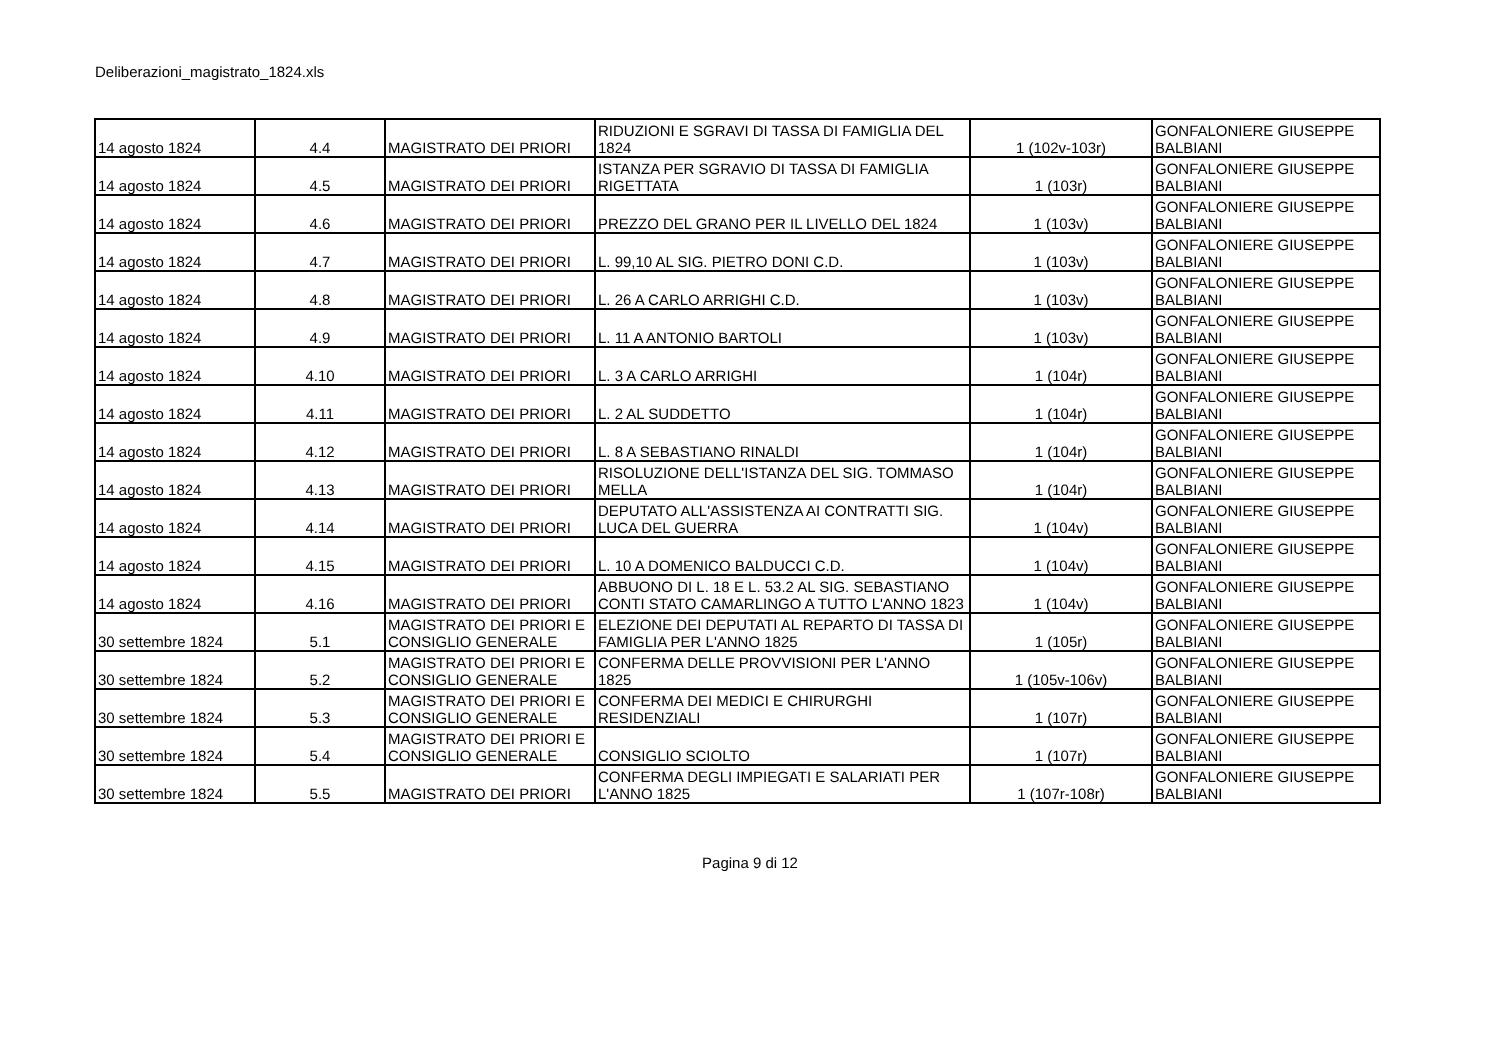Deliberazioni_magistrato_1824.xls
| 14 agosto 1824 | 4.4 | MAGISTRATO DEI PRIORI | RIDUZIONI E SGRAVI DI TASSA DI FAMIGLIA DEL 1824 | 1 (102v-103r) | GONFALONIERE GIUSEPPE BALBIANI |
| 14 agosto 1824 | 4.5 | MAGISTRATO DEI PRIORI | ISTANZA PER SGRAVIO DI TASSA DI FAMIGLIA RIGETTATA | 1 (103r) | GONFALONIERE GIUSEPPE BALBIANI |
| 14 agosto 1824 | 4.6 | MAGISTRATO DEI PRIORI | PREZZO DEL GRANO PER IL LIVELLO DEL 1824 | 1 (103v) | GONFALONIERE GIUSEPPE BALBIANI |
| 14 agosto 1824 | 4.7 | MAGISTRATO DEI PRIORI | L. 99,10 AL SIG. PIETRO DONI C.D. | 1 (103v) | GONFALONIERE GIUSEPPE BALBIANI |
| 14 agosto 1824 | 4.8 | MAGISTRATO DEI PRIORI | L. 26 A CARLO ARRIGHI C.D. | 1 (103v) | GONFALONIERE GIUSEPPE BALBIANI |
| 14 agosto 1824 | 4.9 | MAGISTRATO DEI PRIORI | L. 11 A ANTONIO BARTOLI | 1 (103v) | GONFALONIERE GIUSEPPE BALBIANI |
| 14 agosto 1824 | 4.10 | MAGISTRATO DEI PRIORI | L. 3 A CARLO ARRIGHI | 1 (104r) | GONFALONIERE GIUSEPPE BALBIANI |
| 14 agosto 1824 | 4.11 | MAGISTRATO DEI PRIORI | L. 2 AL SUDDETTO | 1 (104r) | GONFALONIERE GIUSEPPE BALBIANI |
| 14 agosto 1824 | 4.12 | MAGISTRATO DEI PRIORI | L. 8 A SEBASTIANO RINALDI | 1 (104r) | GONFALONIERE GIUSEPPE BALBIANI |
| 14 agosto 1824 | 4.13 | MAGISTRATO DEI PRIORI | RISOLUZIONE DELL'ISTANZA DEL SIG. TOMMASO MELLA | 1 (104r) | GONFALONIERE GIUSEPPE BALBIANI |
| 14 agosto 1824 | 4.14 | MAGISTRATO DEI PRIORI | DEPUTATO ALL'ASSISTENZA AI CONTRATTI SIG. LUCA DEL GUERRA | 1 (104v) | GONFALONIERE GIUSEPPE BALBIANI |
| 14 agosto 1824 | 4.15 | MAGISTRATO DEI PRIORI | L. 10 A DOMENICO BALDUCCI C.D. | 1 (104v) | GONFALONIERE GIUSEPPE BALBIANI |
| 14 agosto 1824 | 4.16 | MAGISTRATO DEI PRIORI | ABBUONO DI L. 18 E L. 53.2 AL SIG. SEBASTIANO CONTI STATO CAMARLINGO A TUTTO L'ANNO 1823 | 1 (104v) | GONFALONIERE GIUSEPPE BALBIANI |
| 30 settembre 1824 | 5.1 | MAGISTRATO DEI PRIORI E CONSIGLIO GENERALE | ELEZIONE DEI DEPUTATI AL REPARTO DI TASSA DI FAMIGLIA PER L'ANNO 1825 | 1 (105r) | GONFALONIERE GIUSEPPE BALBIANI |
| 30 settembre 1824 | 5.2 | MAGISTRATO DEI PRIORI E CONSIGLIO GENERALE | CONFERMA DELLE PROVVISIONI PER L'ANNO 1825 | 1 (105v-106v) | GONFALONIERE GIUSEPPE BALBIANI |
| 30 settembre 1824 | 5.3 | MAGISTRATO DEI PRIORI E CONSIGLIO GENERALE | CONFERMA DEI MEDICI E CHIRURGHI RESIDENZIALI | 1 (107r) | GONFALONIERE GIUSEPPE BALBIANI |
| 30 settembre 1824 | 5.4 | MAGISTRATO DEI PRIORI E CONSIGLIO GENERALE | CONSIGLIO SCIOLTO | 1 (107r) | GONFALONIERE GIUSEPPE BALBIANI |
| 30 settembre 1824 | 5.5 | MAGISTRATO DEI PRIORI | CONFERMA DEGLI IMPIEGATI E SALARIATI PER L'ANNO 1825 | 1 (107r-108r) | GONFALONIERE GIUSEPPE BALBIANI |
Pagina 9 di 12